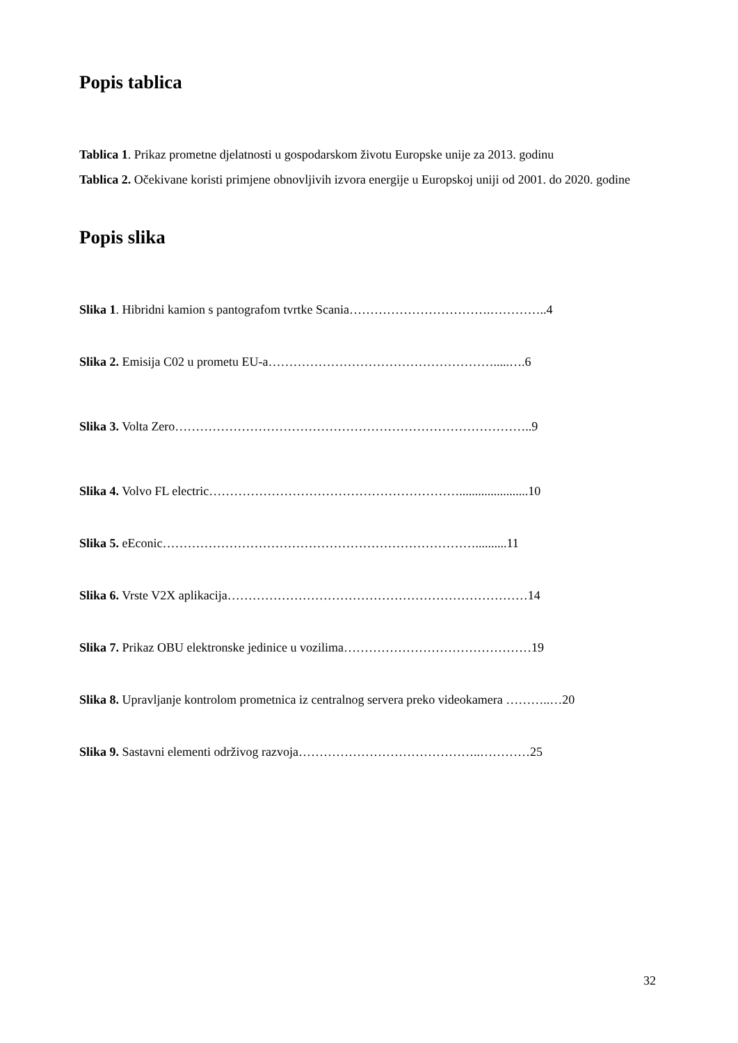Popis tablica
Tablica 1. Prikaz prometne djelatnosti u gospodarskom životu Europske unije za 2013. godinu
Tablica 2. Očekivane koristi primjene obnovljivih izvora energije u Europskoj uniji od 2001. do 2020. godine
Popis slika
Slika 1. Hibridni kamion s pantografom tvrtke Scania…………………………….…………..4
Slika 2. Emisija C02 u prometu EU-a……………………………………………….....….6
Slika 3. Volta Zero…………………………………………………………………………..9
Slika 4. Volvo FL electric……………………………………………………......................10
Slika 5. eEconic…………………………………………………………………..........11
Slika 6. Vrste V2X aplikacija………………………………………………………………14
Slika 7. Prikaz OBU elektronske jedinice u vozilima………………………………………19
Slika 8. Upravljanje kontrolom prometnica iz centralnog servera preko videokamera ………..…20
Slika 9. Sastavni elementi održivog razvoja……………………………………..…………25
32